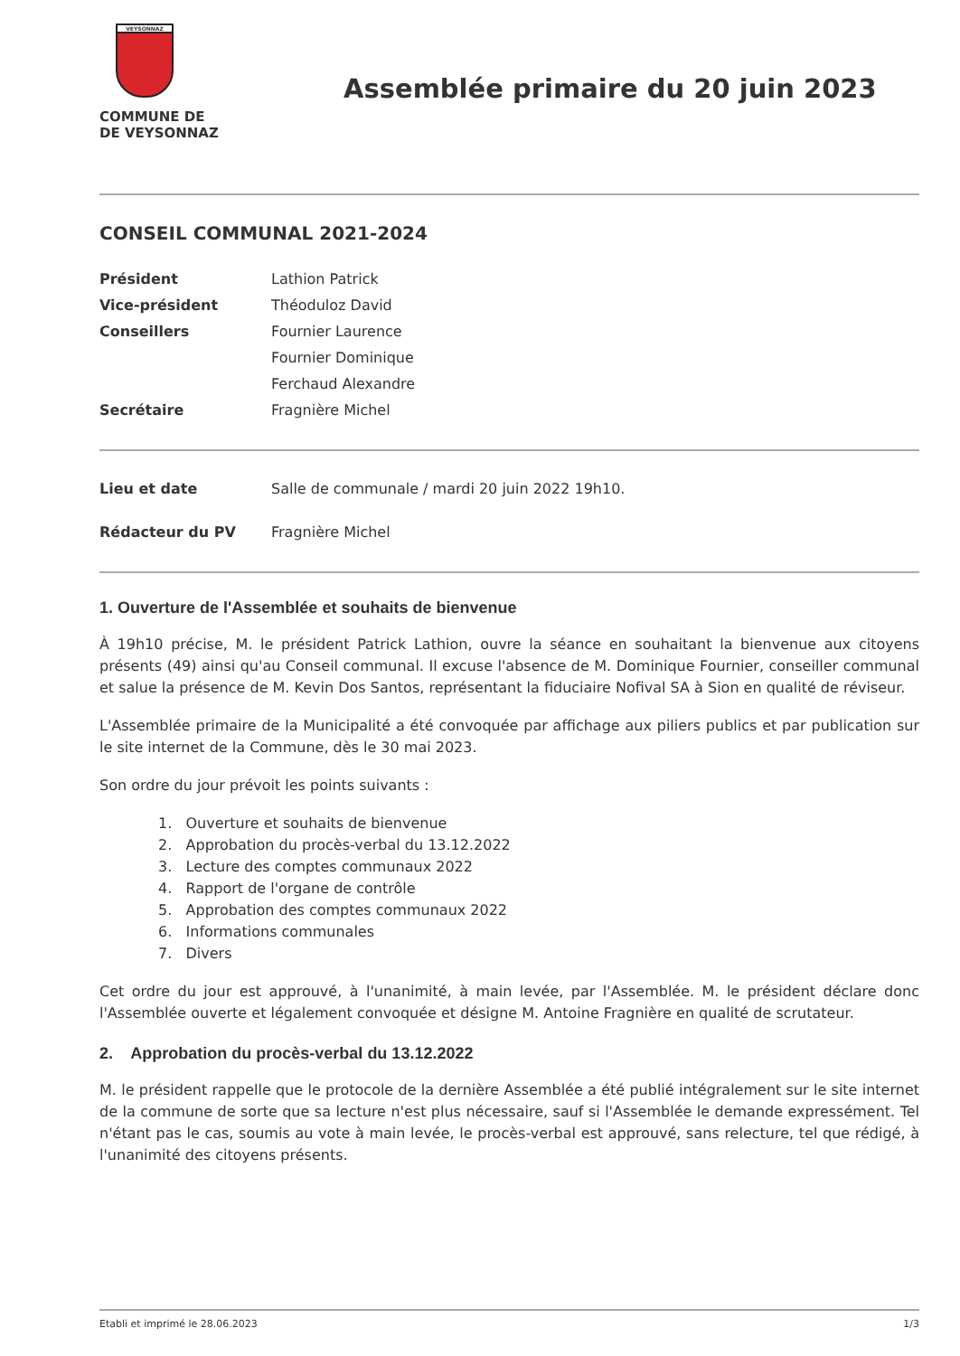VEYSONNAZ
COMMUNE DE
DE VEYSONNAZ
Assemblée primaire du 20 juin 2023
CONSEIL COMMUNAL 2021-2024
| Président | Lathion Patrick |
| Vice-président | Théoduloz David |
| Conseillers | Fournier Laurence |
| | Fournier Dominique |
| | Ferchaud Alexandre |
| Secrétaire | Fragnière Michel |
| Lieu et date | Salle de communale / mardi 20 juin 2022 19h10. |
| Rédacteur du PV | Fragnière Michel |
1. Ouverture de l'Assemblée et souhaits de bienvenue
À 19h10 précise, M. le président Patrick Lathion, ouvre la séance en souhaitant la bienvenue aux citoyens présents (49) ainsi qu'au Conseil communal. Il excuse l'absence de M. Dominique Fournier, conseiller communal et salue la présence de M. Kevin Dos Santos, représentant la fiduciaire Nofival SA à Sion en qualité de réviseur.
L'Assemblée primaire de la Municipalité a été convoquée par affichage aux piliers publics et par publication sur le site internet de la Commune, dès le 30 mai 2023.
Son ordre du jour prévoit les points suivants :
1. Ouverture et souhaits de bienvenue
2. Approbation du procès-verbal du 13.12.2022
3. Lecture des comptes communaux 2022
4. Rapport de l'organe de contrôle
5. Approbation des comptes communaux 2022
6. Informations communales
7. Divers
Cet ordre du jour est approuvé, à l'unanimité, à main levée, par l'Assemblée. M. le président déclare donc l'Assemblée ouverte et légalement convoquée et désigne M. Antoine Fragnière en qualité de scrutateur.
2. Approbation du procès-verbal du 13.12.2022
M. le président rappelle que le protocole de la dernière Assemblée a été publié intégralement sur le site internet de la commune de sorte que sa lecture n'est plus nécessaire, sauf si l'Assemblée le demande expressément. Tel n'étant pas le cas, soumis au vote à main levée, le procès-verbal est approuvé, sans relecture, tel que rédigé, à l'unanimité des citoyens présents.
Etabli et imprimé le 28.06.2023 1/3